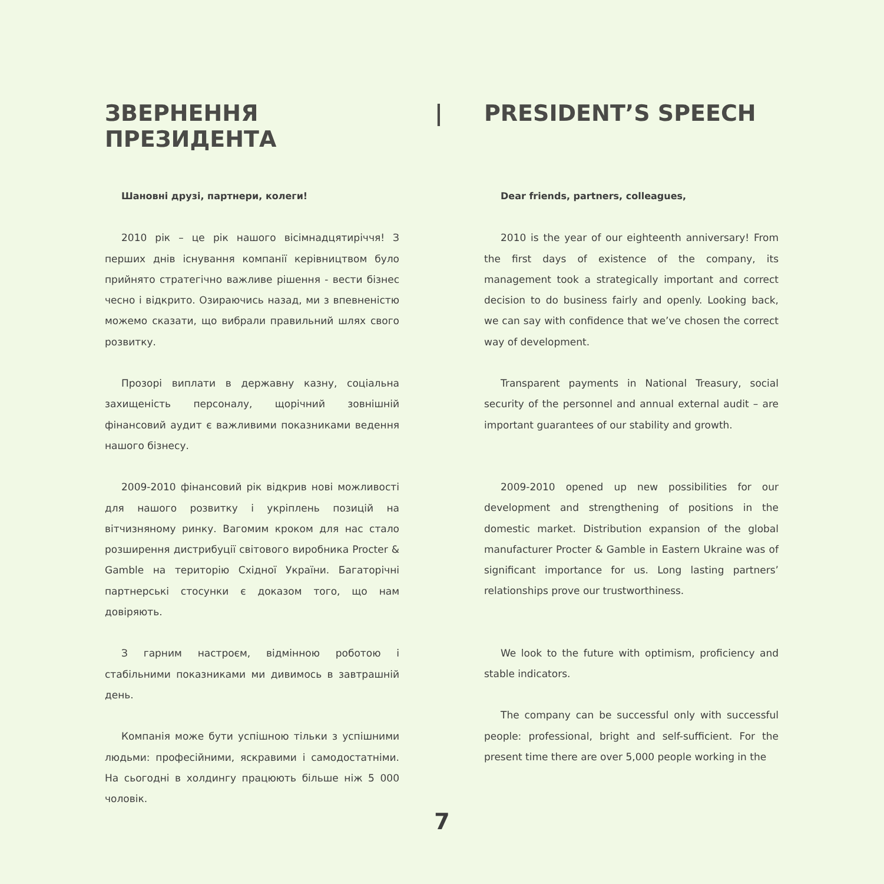ЗВЕРНЕННЯ ПРЕЗИДЕНТА | PRESIDENT’S SPEECH
Шановні друзі, партнери, колеги!
2010 рік – це рік нашого вісімнадцятиріччя! З перших днів існування компанії керівництвом було прийнято стратегічно важливе рішення - вести бізнес чесно і відкрито. Озираючись назад, ми з впевненістю можемо сказати, що вибрали правильний шлях свого розвитку.
Прозорі виплати в державну казну, соціальна захищеність персоналу, щорічний зовнішній фінансовий аудит є важливими показниками ведення нашого бізнесу.
2009-2010 фінансовий рік відкрив нові можливості для нашого розвитку і укріплень позицій на вітчизняному ринку. Вагомим кроком для нас стало розширення дистрибуції світового виробника Procter & Gamble на територію Східної України. Багаторічні партнерські стосунки є доказом того, що нам довіряють.
З гарним настроєм, відмінною роботою і стабільними показниками ми дивимось в завтрашній день.
Компанія може бути успішною тільки з успішними людьми: професійними, яскравими і самодостатніми. На сьогодні в холдингу працюють більше ніж 5 000 чоловік.
Dear friends, partners, colleagues,
2010 is the year of our eighteenth anniversary! From the first days of existence of the company, its management took a strategically important and correct decision to do business fairly and openly. Looking back, we can say with confidence that we’ve chosen the correct way of development.
Transparent payments in National Treasury, social security of the personnel and annual external audit – are important guarantees of our stability and growth.
2009-2010 opened up new possibilities for our development and strengthening of positions in the domestic market. Distribution expansion of the global manufacturer Procter & Gamble in Eastern Ukraine was of significant importance for us. Long lasting partners’ relationships prove our trustworthiness.
We look to the future with optimism, proficiency and stable indicators.
The company can be successful only with successful people: professional, bright and self-sufficient. For the present time there are over 5,000 people working in the
7